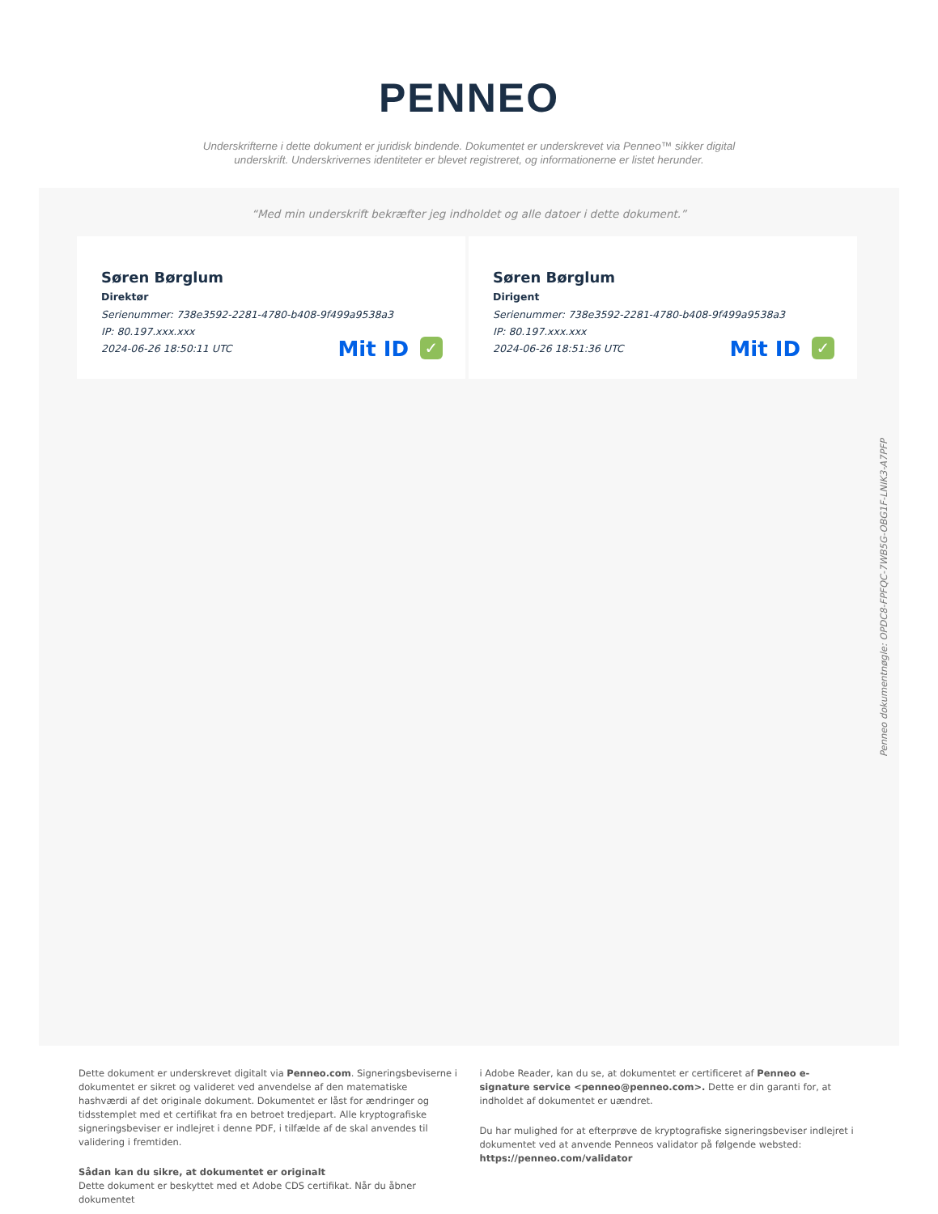PENNEO
Underskrifterne i dette dokument er juridisk bindende. Dokumentet er underskrevet via Penneo™ sikker digital underskrift. Underskrivernes identiteter er blevet registreret, og informationerne er listet herunder.
“Med min underskrift bekræfter jeg indholdet og alle datoer i dette dokument.”
Søren Børglum
Direktør
Serienummer: 738e3592-2281-4780-b408-9f499a9538a3
IP: 80.197.xxx.xxx
2024-06-26 18:50:11 UTC
Mit ID ✓
Søren Børglum
Dirigent
Serienummer: 738e3592-2281-4780-b408-9f499a9538a3
IP: 80.197.xxx.xxx
2024-06-26 18:51:36 UTC
Mit ID ✓
Penneo dokumentnøgle: OPDC8-FPFQC-7WB5G-OBG1F-LNIK3-A7PFP
Dette dokument er underskrevet digitalt via Penneo.com. Signeringsbeviserne i dokumentet er sikret og valideret ved anvendelse af den matematiske hashværdi af det originale dokument. Dokumentet er låst for ændringer og tidsstemplet med et certifikat fra en betroet tredjepart. Alle kryptografiske signeringsbeviser er indlejret i denne PDF, i tilfælde af de skal anvendes til validering i fremtiden.
Sådan kan du sikre, at dokumentet er originalt
Dette dokument er beskyttet med et Adobe CDS certifikat. Når du åbner dokumentet
i Adobe Reader, kan du se, at dokumentet er certificeret af Penneo e-signature service <penneo@penneo.com>. Dette er din garanti for, at indholdet af dokumentet er uændret.
Du har mulighed for at efterprøve de kryptografiske signeringsbeviser indlejret i dokumentet ved at anvende Penneos validator på følgende websted: https://penneo.com/validator